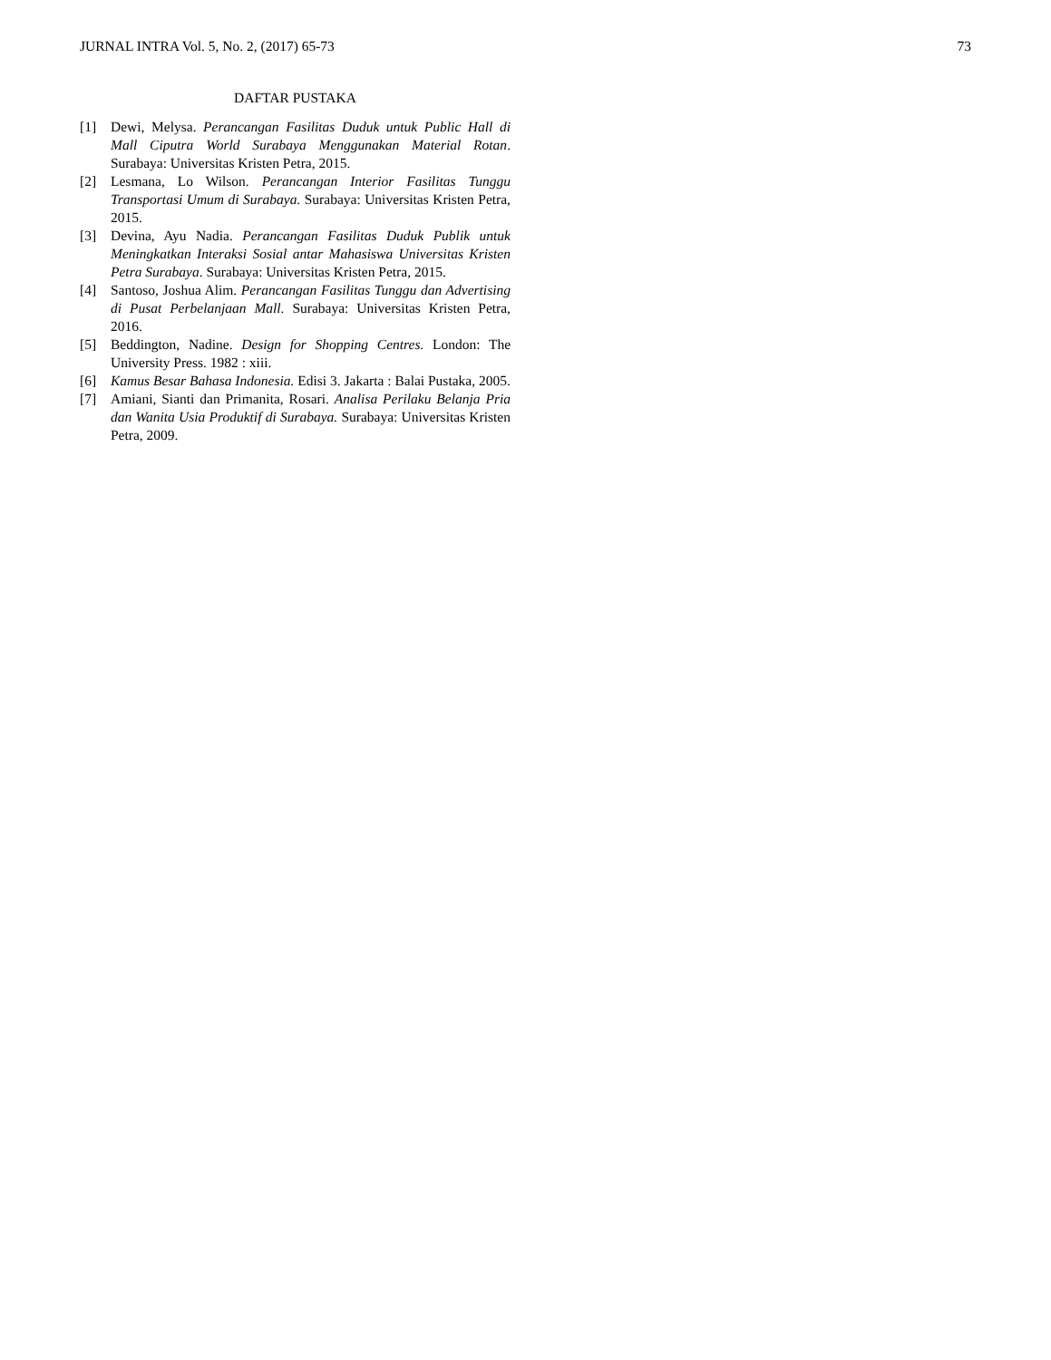JURNAL INTRA Vol. 5, No. 2, (2017) 65-73 73
DAFTAR PUSTAKA
[1] Dewi, Melysa. Perancangan Fasilitas Duduk untuk Public Hall di Mall Ciputra World Surabaya Menggunakan Material Rotan. Surabaya: Universitas Kristen Petra, 2015.
[2] Lesmana, Lo Wilson. Perancangan Interior Fasilitas Tunggu Transportasi Umum di Surabaya. Surabaya: Universitas Kristen Petra, 2015.
[3] Devina, Ayu Nadia. Perancangan Fasilitas Duduk Publik untuk Meningkatkan Interaksi Sosial antar Mahasiswa Universitas Kristen Petra Surabaya. Surabaya: Universitas Kristen Petra, 2015.
[4] Santoso, Joshua Alim. Perancangan Fasilitas Tunggu dan Advertising di Pusat Perbelanjaan Mall. Surabaya: Universitas Kristen Petra, 2016.
[5] Beddington, Nadine. Design for Shopping Centres. London: The University Press. 1982 : xiii.
[6] Kamus Besar Bahasa Indonesia. Edisi 3. Jakarta : Balai Pustaka, 2005.
[7] Amiani, Sianti dan Primanita, Rosari. Analisa Perilaku Belanja Pria dan Wanita Usia Produktif di Surabaya. Surabaya: Universitas Kristen Petra, 2009.